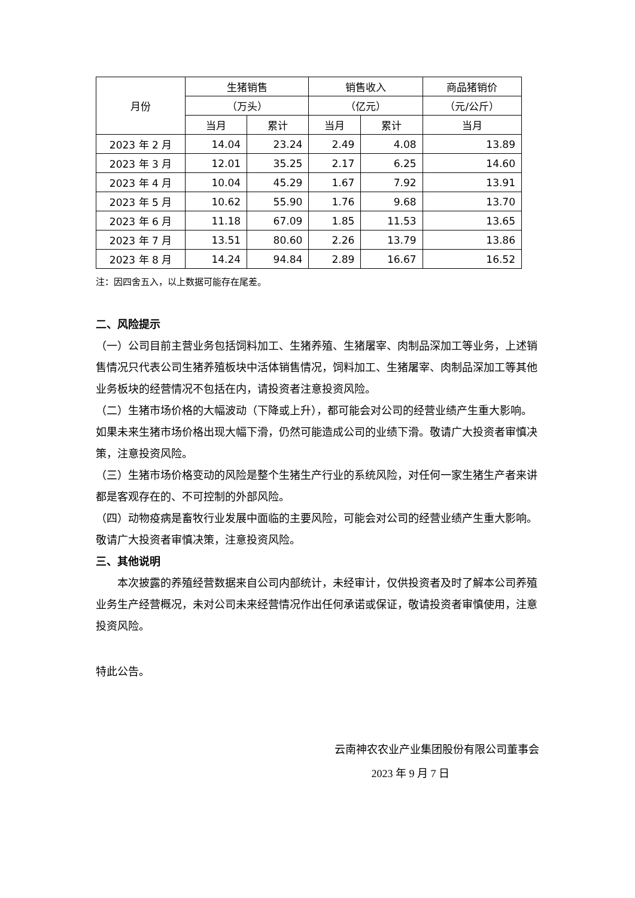| 月份 | 生猪销售 | | 销售收入 | | 商品猪销价 |
| --- | --- | --- | --- | --- | --- |
| | （万头） | | （亿元） | | （元/公斤） |
| | 当月 | 累计 | 当月 | 累计 | 当月 |
| 2023 年 2 月 | 14.04 | 23.24 | 2.49 | 4.08 | 13.89 |
| 2023 年 3 月 | 12.01 | 35.25 | 2.17 | 6.25 | 14.60 |
| 2023 年 4 月 | 10.04 | 45.29 | 1.67 | 7.92 | 13.91 |
| 2023 年 5 月 | 10.62 | 55.90 | 1.76 | 9.68 | 13.70 |
| 2023 年 6 月 | 11.18 | 67.09 | 1.85 | 11.53 | 13.65 |
| 2023 年 7 月 | 13.51 | 80.60 | 2.26 | 13.79 | 13.86 |
| 2023 年 8 月 | 14.24 | 94.84 | 2.89 | 16.67 | 16.52 |
注：因四舍五入，以上数据可能存在尾差。
二、风险提示
（一）公司目前主营业务包括饲料加工、生猪养殖、生猪屠宰、肉制品深加工等业务，上述销售情况只代表公司生猪养殖板块中活体销售情况，饲料加工、生猪屠宰、肉制品深加工等其他业务板块的经营情况不包括在内，请投资者注意投资风险。
（二）生猪市场价格的大幅波动（下降或上升），都可能会对公司的经营业绩产生重大影响。如果未来生猪市场价格出现大幅下滑，仍然可能造成公司的业绩下滑。敬请广大投资者审慎决策，注意投资风险。
（三）生猪市场价格变动的风险是整个生猪生产行业的系统风险，对任何一家生猪生产者来讲都是客观存在的、不可控制的外部风险。
（四）动物疫病是畜牧行业发展中面临的主要风险，可能会对公司的经营业绩产生重大影响。敬请广大投资者审慎决策，注意投资风险。
三、其他说明
本次披露的养殖经营数据来自公司内部统计，未经审计，仅供投资者及时了解本公司养殖业务生产经营概况，未对公司未来经营情况作出任何承诺或保证，敬请投资者审慎使用，注意投资风险。
特此公告。
云南神农农业产业集团股份有限公司董事会
2023 年 9 月 7 日